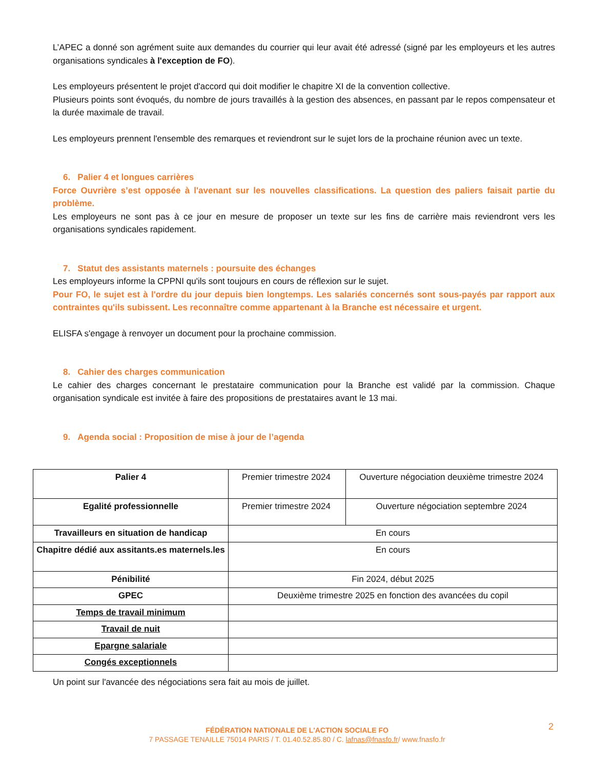L’APEC a donné son agrément suite aux demandes du courrier qui leur avait été adressé (signé par les employeurs et les autres organisations syndicales à l'exception de FO).
Les employeurs présentent le projet d'accord qui doit modifier le chapitre XI de la convention collective.
Plusieurs points sont évoqués, du nombre de jours travaillés à la gestion des absences, en passant par le repos compensateur et la durée maximale de travail.
Les employeurs prennent l'ensemble des remarques et reviendront sur le sujet lors de la prochaine réunion avec un texte.
6. Palier 4 et longues carrières
Force Ouvrière s’est opposée à l'avenant sur les nouvelles classifications. La question des paliers faisait partie du problème.
Les employeurs ne sont pas à ce jour en mesure de proposer un texte sur les fins de carrière mais reviendront vers les organisations syndicales rapidement.
7. Statut des assistants maternels : poursuite des échanges
Les employeurs informe la CPPNI qu'ils sont toujours en cours de réflexion sur le sujet.
Pour FO, le sujet est à l'ordre du jour depuis bien longtemps. Les salariés concernés sont sous-payés par rapport aux contraintes qu'ils subissent. Les reconnaître comme appartenant à la Branche est nécessaire et urgent.
ELISFA s'engage à renvoyer un document pour la prochaine commission.
8. Cahier des charges communication
Le cahier des charges concernant le prestataire communication pour la Branche est validé par la commission. Chaque organisation syndicale est invitée à faire des propositions de prestataires avant le 13 mai.
9. Agenda social : Proposition de mise à jour de l’agenda
| Palier 4 | Premier trimestre 2024 | Ouverture négociation deuxième trimestre 2024 |
| Egalité professionnelle | Premier trimestre 2024 | Ouverture négociation septembre 2024 |
| Travailleurs en situation de handicap | En cours | |
| Chapitre dédié aux assitants.es maternels.les | En cours | |
| Pénibilité | Fin 2024, début 2025 | |
| GPEC | Deuxième trimestre 2025 en fonction des avancées du copil | |
| Temps de travail minimum | | |
| Travail de nuit | | |
| Epargne salariale | | |
| Congés exceptionnels | | |
Un point sur l'avancée des négociations sera fait au mois de juillet.
2
FÉDÉRATION NATIONALE DE L'ACTION SOCIALE FO
7 PASSAGE TENAILLE 75014 PARIS / T. 01.40.52.85.80 / C. lafnas@fnasfo.fr/ www.fnasfo.fr